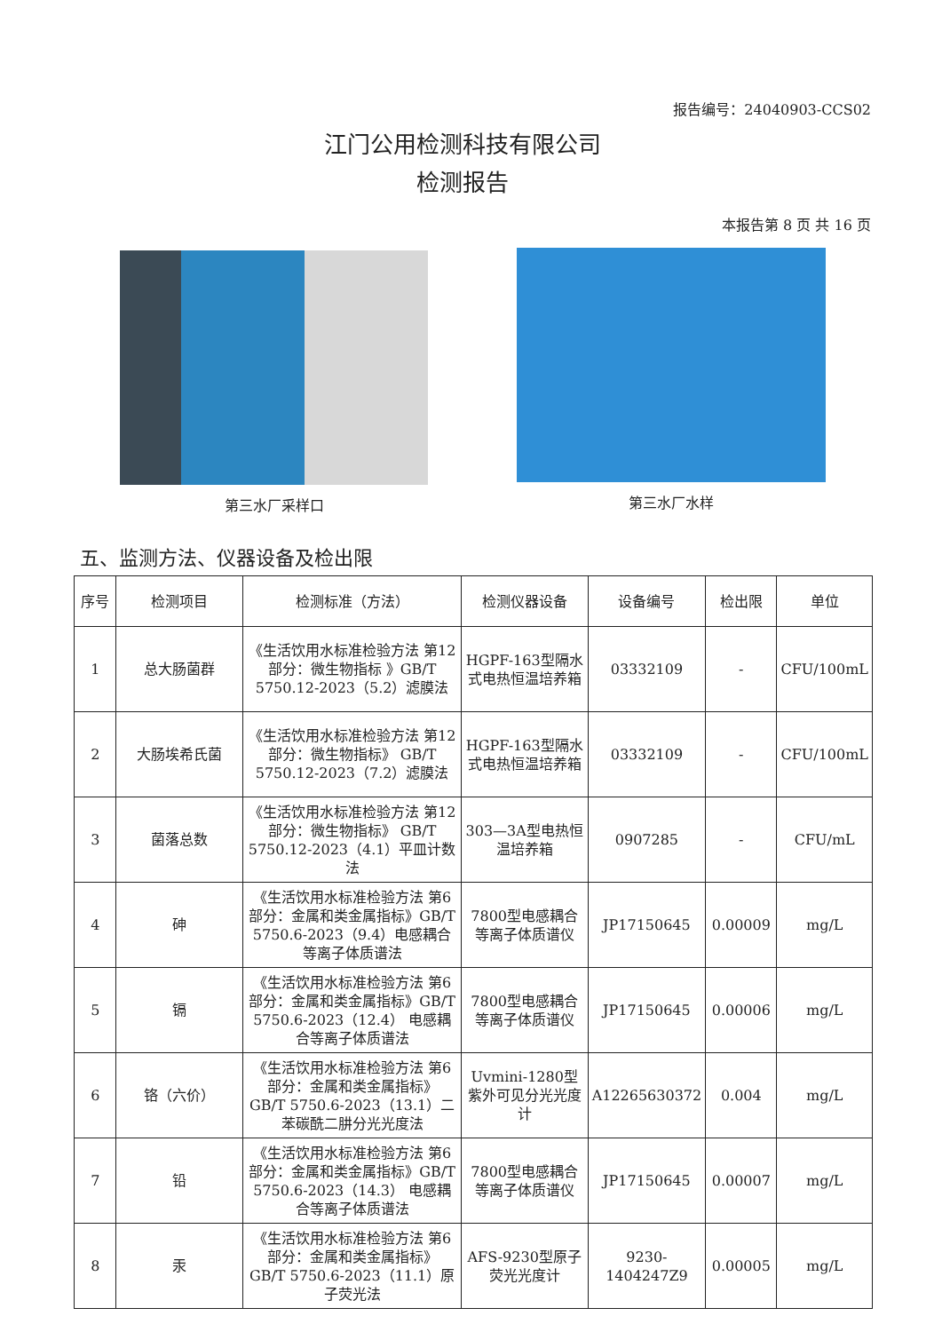报告编号：24040903-CCS02
江门公用检测科技有限公司
检测报告
本报告第 8 页 共 16 页
第三水厂采样口
第三水厂水样
五、监测方法、仪器设备及检出限
| 序号 | 检测项目 | 检测标准（方法） | 检测仪器设备 | 设备编号 | 检出限 | 单位 |
| --- | --- | --- | --- | --- | --- | --- |
| 1 | 总大肠菌群 | 《生活饮用水标准检验方法 第12部分：微生物指标 》GB/T 5750.12-2023（5.2）滤膜法 | HGPF-163型隔水式电热恒温培养箱 | 03332109 | - | CFU/100mL |
| 2 | 大肠埃希氏菌 | 《生活饮用水标准检验方法 第12部分：微生物指标》 GB/T 5750.12-2023（7.2）滤膜法 | HGPF-163型隔水式电热恒温培养箱 | 03332109 | - | CFU/100mL |
| 3 | 菌落总数 | 《生活饮用水标准检验方法 第12部分：微生物指标》 GB/T 5750.12-2023（4.1）平皿计数法 | 303—3A型电热恒温培养箱 | 0907285 | - | CFU/mL |
| 4 | 砷 | 《生活饮用水标准检验方法 第6部分：金属和类金属指标》GB/T 5750.6-2023（9.4）电感耦合等离子体质谱法 | 7800型电感耦合等离子体质谱仪 | JP17150645 | 0.00009 | mg/L |
| 5 | 镉 | 《生活饮用水标准检验方法 第6部分：金属和类金属指标》GB/T 5750.6-2023（12.4） 电感耦合等离子体质谱法 | 7800型电感耦合等离子体质谱仪 | JP17150645 | 0.00006 | mg/L |
| 6 | 铬（六价） | 《生活饮用水标准检验方法 第6部分：金属和类金属指标》 GB/T 5750.6-2023（13.1）二苯碳酰二肼分光光度法 | Uvmini-1280型紫外可见分光光度计 | A12265630372 | 0.004 | mg/L |
| 7 | 铅 | 《生活饮用水标准检验方法 第6部分：金属和类金属指标》GB/T 5750.6-2023（14.3） 电感耦合等离子体质谱法 | 7800型电感耦合等离子体质谱仪 | JP17150645 | 0.00007 | mg/L |
| 8 | 汞 | 《生活饮用水标准检验方法 第6部分：金属和类金属指标》 GB/T 5750.6-2023（11.1）原子荧光法 | AFS-9230型原子荧光光度计 | 9230-1404247Z9 | 0.00005 | mg/L |